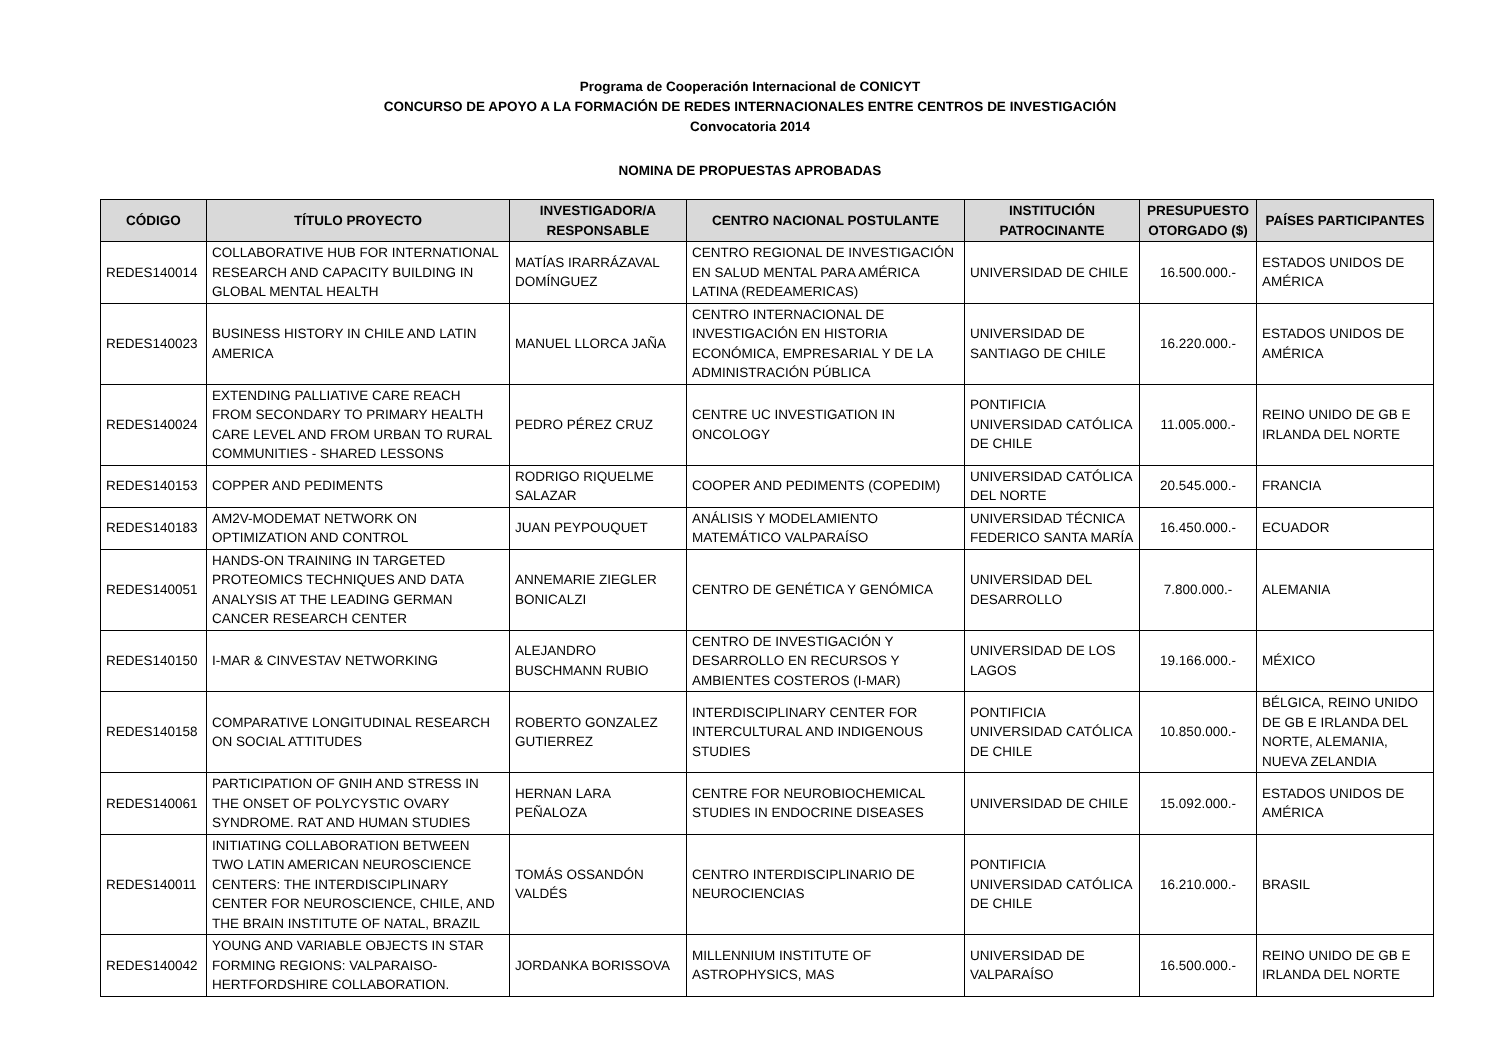Programa de Cooperación Internacional de CONICYT
CONCURSO DE APOYO A LA FORMACIÓN DE REDES INTERNACIONALES ENTRE CENTROS DE INVESTIGACIÓN
Convocatoria 2014
NOMINA DE PROPUESTAS APROBADAS
| CÓDIGO | TÍTULO PROYECTO | INVESTIGADOR/A RESPONSABLE | CENTRO NACIONAL POSTULANTE | INSTITUCIÓN PATROCINANTE | PRESUPUESTO OTORGADO ($) | PAÍSES PARTICIPANTES |
| --- | --- | --- | --- | --- | --- | --- |
| REDES140014 | COLLABORATIVE HUB FOR INTERNATIONAL RESEARCH AND CAPACITY BUILDING IN GLOBAL MENTAL HEALTH | MATÍAS IRARRÁZAVAL DOMÍNGUEZ | CENTRO REGIONAL DE INVESTIGACIÓN EN SALUD MENTAL PARA AMÉRICA LATINA (REDEAMERICAS) | UNIVERSIDAD DE CHILE | 16.500.000.- | ESTADOS UNIDOS DE AMÉRICA |
| REDES140023 | BUSINESS HISTORY IN CHILE AND LATIN AMERICA | MANUEL LLORCA JAÑA | CENTRO INTERNACIONAL DE INVESTIGACIÓN EN HISTORIA ECONÓMICA, EMPRESARIAL Y DE LA ADMINISTRACIÓN PÚBLICA | UNIVERSIDAD DE SANTIAGO DE CHILE | 16.220.000.- | ESTADOS UNIDOS DE AMÉRICA |
| REDES140024 | EXTENDING PALLIATIVE CARE REACH FROM SECONDARY TO PRIMARY HEALTH CARE LEVEL AND FROM URBAN TO RURAL COMMUNITIES - SHARED LESSONS | PEDRO PÉREZ CRUZ | CENTRE UC INVESTIGATION IN ONCOLOGY | PONTIFICIA UNIVERSIDAD CATÓLICA DE CHILE | 11.005.000.- | REINO UNIDO DE GB E IRLANDA DEL NORTE |
| REDES140153 | COPPER AND PEDIMENTS | RODRIGO RIQUELME SALAZAR | COOPER AND PEDIMENTS (COPEDIM) | UNIVERSIDAD CATÓLICA DEL NORTE | 20.545.000.- | FRANCIA |
| REDES140183 | AM2V-MODEMAT NETWORK ON OPTIMIZATION AND CONTROL | JUAN PEYPOUQUET | ANÁLISIS Y MODELAMIENTO MATEMÁTICO VALPARAÍSO | UNIVERSIDAD TÉCNICA FEDERICO SANTA MARÍA | 16.450.000.- | ECUADOR |
| REDES140051 | HANDS-ON TRAINING IN TARGETED PROTEOMICS TECHNIQUES AND DATA ANALYSIS AT THE LEADING GERMAN CANCER RESEARCH CENTER | ANNEMARIE ZIEGLER BONICALZI | CENTRO DE GENÉTICA Y GENÓMICA | UNIVERSIDAD DEL DESARROLLO | 7.800.000.- | ALEMANIA |
| REDES140150 | I-MAR & CINVESTAV NETWORKING | ALEJANDRO BUSCHMANN RUBIO | CENTRO DE INVESTIGACIÓN Y DESARROLLO EN RECURSOS Y AMBIENTES COSTEROS (I-MAR) | UNIVERSIDAD DE LOS LAGOS | 19.166.000.- | MÉXICO |
| REDES140158 | COMPARATIVE LONGITUDINAL RESEARCH ON SOCIAL ATTITUDES | ROBERTO GONZALEZ GUTIERREZ | INTERDISCIPLINARY CENTER FOR INTERCULTURAL AND INDIGENOUS STUDIES | PONTIFICIA UNIVERSIDAD CATÓLICA DE CHILE | 10.850.000.- | BÉLGICA, REINO UNIDO DE GB E IRLANDA DEL NORTE, ALEMANIA, NUEVA ZELANDIA |
| REDES140061 | PARTICIPATION OF GNIH AND STRESS IN THE ONSET OF POLYCYSTIC OVARY SYNDROME. RAT AND HUMAN STUDIES | HERNAN LARA PEÑALOZA | CENTRE FOR NEUROBIOCHEMICAL STUDIES IN ENDOCRINE DISEASES | UNIVERSIDAD DE CHILE | 15.092.000.- | ESTADOS UNIDOS DE AMÉRICA |
| REDES140011 | INITIATING COLLABORATION BETWEEN TWO LATIN AMERICAN NEUROSCIENCE CENTERS: THE INTERDISCIPLINARY CENTER FOR NEUROSCIENCE, CHILE, AND THE BRAIN INSTITUTE OF NATAL, BRAZIL | TOMÁS OSSANDÓN VALDÉS | CENTRO INTERDISCIPLINARIO DE NEUROCIENCIAS | PONTIFICIA UNIVERSIDAD CATÓLICA DE CHILE | 16.210.000.- | BRASIL |
| REDES140042 | YOUNG AND VARIABLE OBJECTS IN STAR FORMING REGIONS: VALPARAISO-HERTFORDSHIRE COLLABORATION. | JORDANKA BORISSOVA | MILLENNIUM INSTITUTE OF ASTROPHYSICS, MAS | UNIVERSIDAD DE VALPARAÍSO | 16.500.000.- | REINO UNIDO DE GB E IRLANDA DEL NORTE |